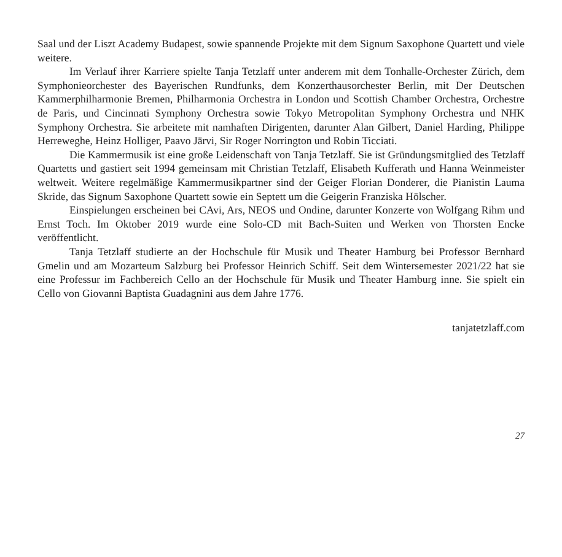Saal und der Liszt Academy Budapest, sowie spannende Projekte mit dem Signum Saxophone Quartett und viele weitere.
Im Verlauf ihrer Karriere spielte Tanja Tetzlaff unter anderem mit dem Tonhalle-Orchester Zürich, dem Symphonieorchester des Bayerischen Rundfunks, dem Konzerthausorchester Berlin, mit Der Deutschen Kammerphilharmonie Bremen, Philharmonia Orchestra in London und Scottish Chamber Orchestra, Orchestre de Paris, und Cincinnati Symphony Orchestra sowie Tokyo Metropolitan Symphony Orchestra und NHK Symphony Orchestra. Sie arbeitete mit namhaften Dirigenten, darunter Alan Gilbert, Daniel Harding, Philippe Herreweghe, Heinz Holliger, Paavo Järvi, Sir Roger Norrington und Robin Ticciati.
Die Kammermusik ist eine große Leidenschaft von Tanja Tetzlaff. Sie ist Gründungsmitglied des Tetzlaff Quartetts und gastiert seit 1994 gemeinsam mit Christian Tetzlaff, Elisabeth Kufferath und Hanna Weinmeister weltweit. Weitere regelmäßige Kammermusikpartner sind der Geiger Florian Donderer, die Pianistin Lauma Skride, das Signum Saxophone Quartett sowie ein Septett um die Geigerin Franziska Hölscher.
Einspielungen erscheinen bei CAvi, Ars, NEOS und Ondine, darunter Konzerte von Wolfgang Rihm und Ernst Toch. Im Oktober 2019 wurde eine Solo-CD mit Bach-Suiten und Werken von Thorsten Encke veröffentlicht.
Tanja Tetzlaff studierte an der Hochschule für Musik und Theater Hamburg bei Professor Bernhard Gmelin und am Mozarteum Salzburg bei Professor Heinrich Schiff. Seit dem Wintersemester 2021/22 hat sie eine Professur im Fachbereich Cello an der Hochschule für Musik und Theater Hamburg inne. Sie spielt ein Cello von Giovanni Baptista Guadagnini aus dem Jahre 1776.
tanjatetzlaff.com
27